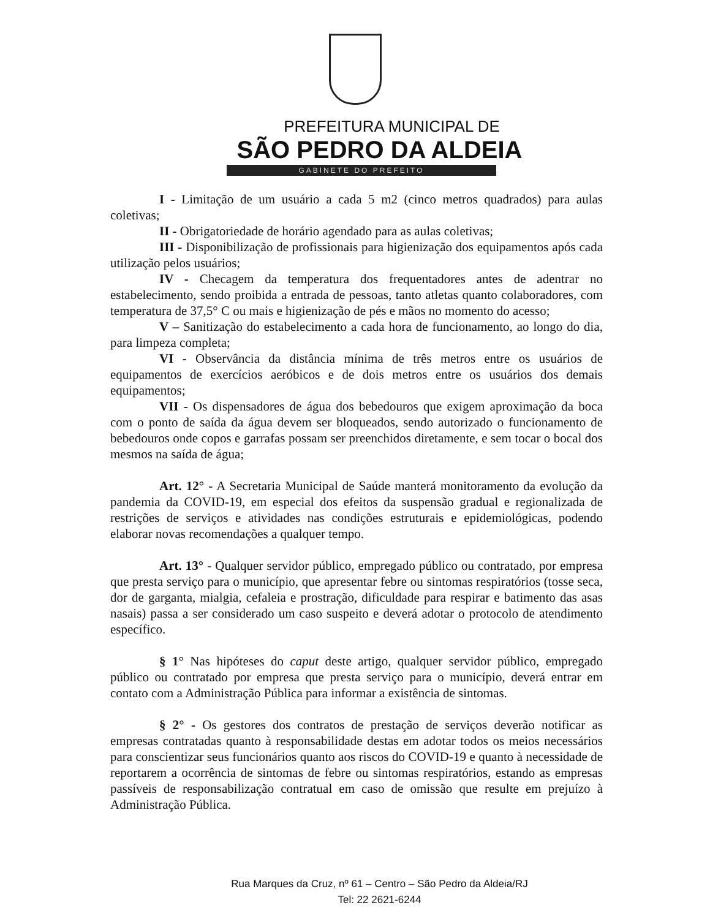PREFEITURA MUNICIPAL DE
SÃO PEDRO DA ALDEIA
GABINETE DO PREFEITO
I - Limitação de um usuário a cada 5 m2 (cinco metros quadrados) para aulas coletivas;
II - Obrigatoriedade de horário agendado para as aulas coletivas;
III - Disponibilização de profissionais para higienização dos equipamentos após cada utilização pelos usuários;
IV - Checagem da temperatura dos frequentadores antes de adentrar no estabelecimento, sendo proibida a entrada de pessoas, tanto atletas quanto colaboradores, com temperatura de 37,5° C ou mais e higienização de pés e mãos no momento do acesso;
V – Sanitização do estabelecimento a cada hora de funcionamento, ao longo do dia, para limpeza completa;
VI - Observância da distância mínima de três metros entre os usuários de equipamentos de exercícios aeróbicos e de dois metros entre os usuários dos demais equipamentos;
VII - Os dispensadores de água dos bebedouros que exigem aproximação da boca com o ponto de saída da água devem ser bloqueados, sendo autorizado o funcionamento de bebedouros onde copos e garrafas possam ser preenchidos diretamente, e sem tocar o bocal dos mesmos na saída de água;
Art. 12° - A Secretaria Municipal de Saúde manterá monitoramento da evolução da pandemia da COVID-19, em especial dos efeitos da suspensão gradual e regionalizada de restrições de serviços e atividades nas condições estruturais e epidemiológicas, podendo elaborar novas recomendações a qualquer tempo.
Art. 13° - Qualquer servidor público, empregado público ou contratado, por empresa que presta serviço para o município, que apresentar febre ou sintomas respiratórios (tosse seca, dor de garganta, mialgia, cefaleia e prostração, dificuldade para respirar e batimento das asas nasais) passa a ser considerado um caso suspeito e deverá adotar o protocolo de atendimento específico.
§ 1° Nas hipóteses do caput deste artigo, qualquer servidor público, empregado público ou contratado por empresa que presta serviço para o município, deverá entrar em contato com a Administração Pública para informar a existência de sintomas.
§ 2° - Os gestores dos contratos de prestação de serviços deverão notificar as empresas contratadas quanto à responsabilidade destas em adotar todos os meios necessários para conscientizar seus funcionários quanto aos riscos do COVID-19 e quanto à necessidade de reportarem a ocorrência de sintomas de febre ou sintomas respiratórios, estando as empresas passíveis de responsabilização contratual em caso de omissão que resulte em prejuízo à Administração Pública.
Rua Marques da Cruz, nº 61 – Centro – São Pedro da Aldeia/RJ
Tel: 22 2621-6244